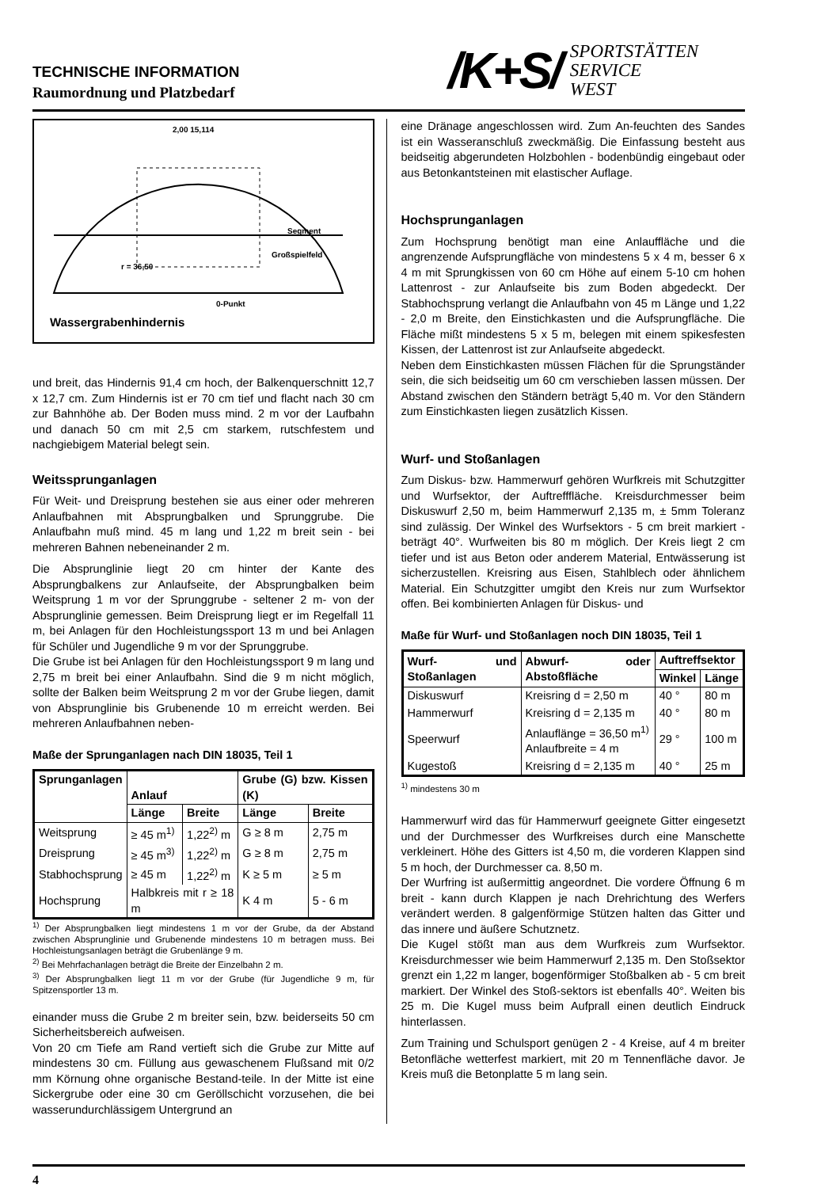TECHNISCHE INFORMATION
Raumordnung und Platzbedarf
/K+S/ SPORTSTÄTTEN
SERVICE
WEST
2,00 15,114
Segment
Großspielfeld
r = 36,50
0-Punkt
Wassergrabenhindernis
und breit, das Hindernis 91,4 cm hoch, der Balken­querschnitt 12,7 x 12,7 cm. Zum Hindernis ist er 70 cm tief und flacht nach 30 cm zur Bahnhöhe ab. Der Boden muss mind. 2 m vor der Laufbahn und danach 50 cm mit 2,5 cm starkem, rutschfestem und nachgiebigem Material belegt sein.
Weitssprunganlagen
Für Weit- und Dreisprung bestehen sie aus einer oder meh­reren Anlaufbahnen mit Absprungbalken und Sprunggrube. Die Anlaufbahn muß mind. 45 m lang und 1,22 m breit sein - bei mehreren Bahnen nebeneinander 2 m.
Die Absprunglinie liegt 20 cm hinter der Kante des Absprungbalkens zur Anlaufseite, der Absprungbalken beim Weitsprung 1 m vor der Sprunggrube - seltener 2 m- von der Absprunglinie gemessen. Beim Dreisprung liegt er im Regelfall 11 m, bei Anlagen für den Hochleistungssport 13 m und bei Anlagen für Schüler und Jugendliche 9 m vor der Sprunggrube.
Die Grube ist bei Anlagen für den Hochleistungssport 9 m lang und 2,75 m breit bei einer Anlaufbahn. Sind die 9 m nicht möglich, sollte der Balken beim Weitsprung 2 m vor der Grube liegen, damit von Absprunglinie bis Grubenende 10 m erreicht werden. Bei mehreren Anlaufbahnen neben-
Maße der Sprunganlagen nach DIN 18035, Teil 1
| Sprunganlagen | Anlauf | | Grube (G) bzw. Kissen (K) | |
| --- | --- | --- | --- | --- |
| | Länge | Breite | Länge | Breite |
| Weitsprung | ≥ 45 m<sup>1)</sup> | 1,22<sup>2)</sup> m | G ≥ 8 m | 2,75 m |
| Dreisprung | ≥ 45 m<sup>3)</sup> | 1,22<sup>2)</sup> m | G ≥ 8 m | 2,75 m |
| Stabhochsprung | ≥ 45 m | 1,22<sup>2)</sup> m | K ≥ 5 m | ≥ 5 m |
| Hochsprung | Halbkreis mit r ≥ 18 m | | K 4 m | 5 - 6 m |
<sup>1)</sup> Der Absprungbalken liegt mindestens 1 m vor der Grube, da der Abstand zwischen Absprunglinie und Grubenende mindestens 10 m betragen muss. Bei Hochleistungsanlagen beträgt die Grubenlänge 9 m.
<sup>2)</sup> Bei Mehrfachanlagen beträgt die Breite der Einzelbahn 2 m.
<sup>3)</sup> Der Absprungbalken liegt 11 m vor der Grube (für Jugend­liche 9 m, für Spitzensportler 13 m.
einander muss die Grube 2 m breiter sein, bzw. beiderseits 50 cm Sicherheitsbereich aufweisen.
Von 20 cm Tiefe am Rand vertieft sich die Grube zur Mitte auf mindestens 30 cm. Füllung aus gewaschenem Flußsand mit 0/2 mm Körnung ohne organische Bestand-teile. In der Mitte ist eine Sickergrube oder eine 30 cm Geröllschicht vorzusehen, die bei wasserundurchlässigem Untergrund an
eine Dränage angeschlossen wird. Zum An-feuchten des Sandes ist ein Wasseranschluß zweckmäßig. Die Einfassung besteht aus beidseitig abgerundeten Holz­bohlen - bodenbündig eingebaut oder aus Betonkantsteinen mit elastischer Auflage.
Hochsprunganlagen
Zum Hochsprung benötigt man eine Anlauffläche und die angrenzende Aufsprungfläche von mindestens 5 x 4 m, besser 6 x 4 m mit Sprungkissen von 60 cm Höhe auf einem 5-10 cm hohen Lattenrost - zur Anlaufseite bis zum Boden abgedeckt. Der Stabhochsprung verlangt die Anlaufbahn von 45 m Länge und 1,22 - 2,0 m Breite, den Einstichkasten und die Aufsprungfläche. Die Fläche mißt mindestens 5 x 5 m, belegen mit einem spikesfesten Kissen, der Lattenrost ist zur Anlaufseite abgedeckt.
Neben dem Einstichkasten müssen Flächen für die Sprungständer sein, die sich beidseitig um 60 cm verschieben lassen müssen. Der Abstand zwischen den Ständern beträgt 5,40 m. Vor den Ständern zum Einstichkasten liegen zusätzlich Kissen.
Wurf- und Stoßanlagen
Zum Diskus- bzw. Hammerwurf gehören Wurfkreis mit Schutzgitter und Wurfsektor, der Auftrefffläche. Kreisdurch­messer beim Diskuswurf 2,50 m, beim Hammerwurf 2,135 m, ± 5mm Toleranz sind zulässig. Der Winkel des Wurfsektors - 5 cm breit markiert - beträgt 40°. Wurfweiten bis 80 m möglich. Der Kreis liegt 2 cm tiefer und ist aus Beton oder anderem Material, Entwässerung ist sicher­zustellen. Kreisring aus Eisen, Stahlblech oder ähnlichem Material. Ein Schutzgitter umgibt den Kreis nur zum Wurf­sektor offen. Bei kombinierten Anlagen für Diskus- und
Maße für Wurf- und Stoßanlagen noch DIN 18035, Teil 1
| Wurf- und Stoßanlagen | Abwurf- oder Abstoßfläche | Auftreffsektor | |
| --- | --- | --- | --- |
| | | Winkel | Länge |
| Diskuswurf | Kreisring d = 2,50 m | 40 ° | 80 m |
| Hammerwurf | Kreisring d = 2,135 m | 40 ° | 80 m |
| Speerwurf | Anlauflänge = 36,50 m<sup>1)</sup> Anlaufbreite = 4 m | 29 ° | 100 m |
| Kugestoß | Kreisring d = 2,135 m | 40 ° | 25 m |
<sup>1)</sup> mindestens 30 m
Hammerwurf wird das für Hammerwurf geeignete Gitter eingesetzt und der Durchmesser des Wurfkreises durch eine Manschette verkleinert. Höhe des Gitters ist 4,50 m, die vorderen Klappen sind 5 m hoch, der Durchmesser ca. 8,50 m.
Der Wurfring ist außermittig angeordnet. Die vordere Öffnung 6 m breit - kann durch Klappen je nach Dreh­richtung des Werfers verändert werden. 8 galgenförmige Stützen halten das Gitter und das innere und äußere Schutznetz.
Die Kugel stößt man aus dem Wurfkreis zum Wurfsektor. Kreisdurchmesser wie beim Hammerwurf 2,135 m. Den Stoßsektor grenzt ein 1,22 m langer, bogenförmiger Stoß­balken ab - 5 cm breit markiert. Der Winkel des Stoß-sektors ist ebenfalls 40°. Weiten bis 25 m. Die Kugel muss beim Aufprall einen deutlich Eindruck hinterlassen.
Zum Training und Schulsport genügen 2 - 4 Kreise, auf 4 m breiter Betonfläche wetterfest markiert, mit 20 m Tennen­fläche davor. Je Kreis muß die Betonplatte 5 m lang sein.
4